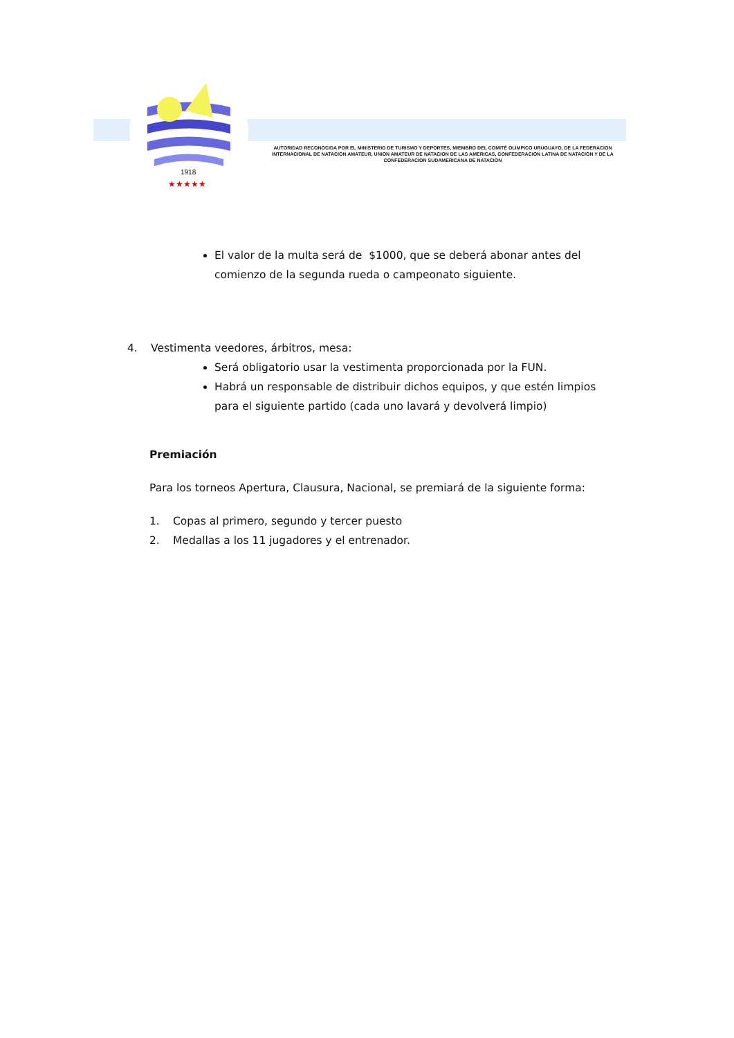1918
★★★★★
AUTORIDAD RECONOCIDA POR EL MINISTERIO DE TURISMO Y DEPORTES, MIEMBRO DEL COMITÉ OLIMPICO URUGUAYO, DE LA FEDERACION INTERNACIONAL DE NATACION AMATEUR, UNION AMATEUR DE NATACION DE LAS AMERICAS, CONFEDERACION LATINA DE NATACION Y DE LA CONFEDERACION SUDAMERICANA DE NATACION
El valor de la multa será de $1000, que se deberá abonar antes del comienzo de la segunda rueda o campeonato siguiente.
4. Vestimenta veedores, árbitros, mesa:
Será obligatorio usar la vestimenta proporcionada por la FUN.
Habrá un responsable de distribuir dichos equipos, y que estén limpios para el siguiente partido (cada uno lavará y devolverá limpio)
Premiación
Para los torneos Apertura, Clausura, Nacional, se premiará de la siguiente forma:
1. Copas al primero, segundo y tercer puesto
2. Medallas a los 11 jugadores y el entrenador.